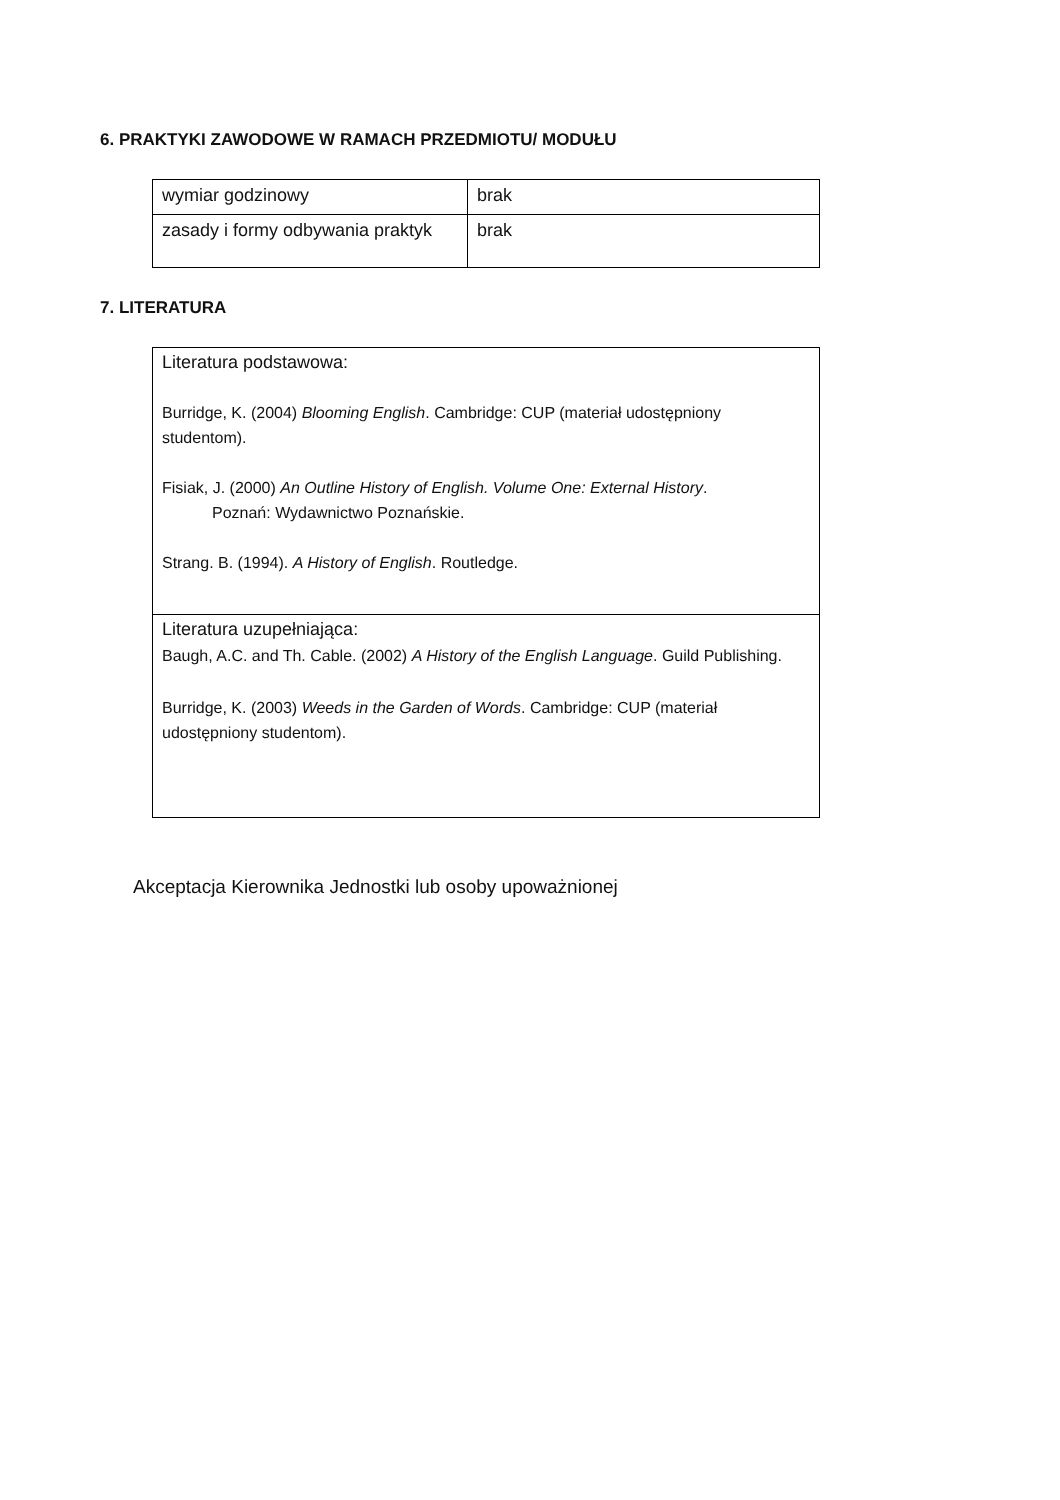6. PRAKTYKI ZAWODOWE W RAMACH PRZEDMIOTU/ MODUŁU
| wymiar godzinowy | brak |
| zasady i formy odbywania praktyk | brak |
7. LITERATURA
| Literatura podstawowa: Burridge, K. (2004) Blooming English . Cambridge: CUP (materiał udostępniony studentom). Fisiak, J. (2000) An Outline History of English. Volume One: External History . Poznań: Wydawnictwo Poznańskie. Strang. B. (1994). A History of English . Routledge. |
| Literatura uzupełniająca: Baugh, A.C. and Th. Cable. (2002) A History of the English Language . Guild Publishing. Burridge, K. (2003) Weeds in the Garden of Words . Cambridge: CUP (materiał udostępniony studentom). |
Akceptacja Kierownika Jednostki lub osoby upoważnionej